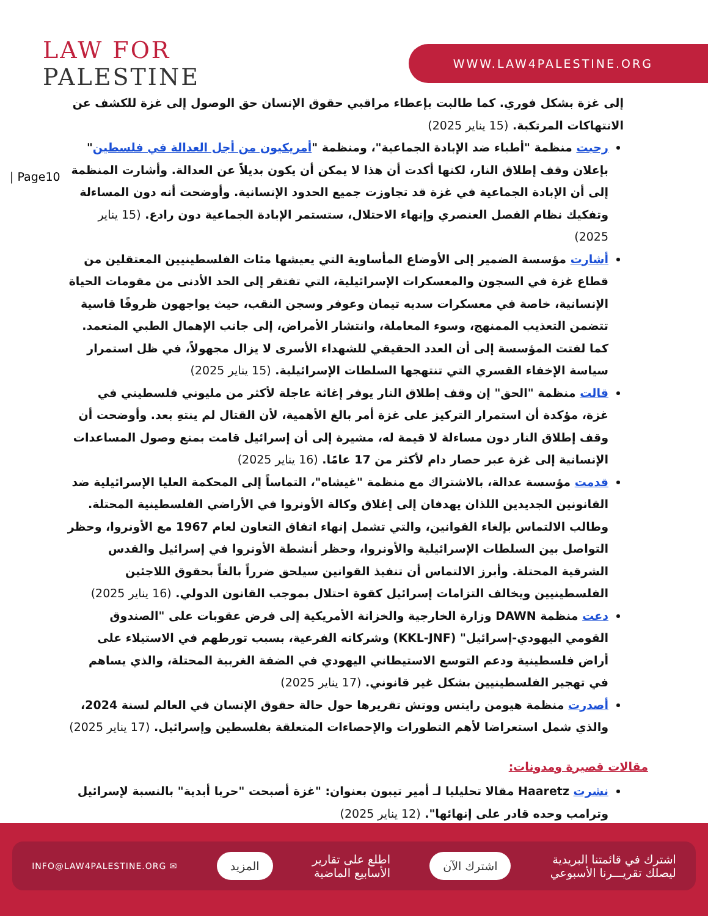LAW FOR
PALESTINE
WWW.LAW4PALESTINE.ORG
| Page10
إلى غزة بشكل فوري. كما طالبت بإعطاء مراقبي حقوق الإنسان حق الوصول إلى غزة للكشف عن الانتهاكات المرتكبة. (15 يناير 2025)
رحبت منظمة "أطباء ضد الإبادة الجماعية"، ومنظمة "أمريكيون من أجل العدالة في فلسطين" بإعلان وقف إطلاق النار، لكنها أكدت أن هذا لا يمكن أن يكون بديلاً عن العدالة. وأشارت المنظمة إلى أن الإبادة الجماعية في غزة قد تجاوزت جميع الحدود الإنسانية. وأوضحت أنه دون المساءلة وتفكيك نظام الفصل العنصري وإنهاء الاحتلال، ستستمر الإبادة الجماعية دون رادع. (15 يناير 2025)
أشارت مؤسسة الضمير إلى الأوضاع المأساوية التي يعيشها مئات الفلسطينيين المعتقلين من قطاع غزة في السجون والمعسكرات الإسرائيلية، التي تفتقر إلى الحد الأدنى من مقومات الحياة الإنسانية، خاصة في معسكرات سديه تيمان وعوفر وسجن النقب، حيث يواجهون ظروفًا قاسية تتضمن التعذيب الممنهج، وسوء المعاملة، وانتشار الأمراض، إلى جانب الإهمال الطبي المتعمد. كما لفتت المؤسسة إلى أن العدد الحقيقي للشهداء الأسرى لا يزال مجهولاً، في ظل استمرار سياسة الإخفاء القسري التي تنتهجها السلطات الإسرائيلية. (15 يناير 2025)
قالت منظمة "الحق" إن وقف إطلاق النار يوفر إغاثة عاجلة لأكثر من مليوني فلسطيني في غزة، مؤكدة أن استمرار التركيز على غزة أمر بالغ الأهمية، لأن القتال لم ينتهِ بعد. وأوضحت أن وقف إطلاق النار دون مساءلة لا قيمة له، مشيرة إلى أن إسرائيل قامت بمنع وصول المساعدات الإنسانية إلى غزة عبر حصار دام لأكثر من 17 عامًا. (16 يناير 2025)
قدمت مؤسسة عدالة، بالاشتراك مع منظمة "غيشاه"، التماساً إلى المحكمة العليا الإسرائيلية ضد القانونين الجديدين اللذان يهدفان إلى إغلاق وكالة الأونروا في الأراضي الفلسطينية المحتلة. وطالب الالتماس بإلغاء القوانين، والتي تشمل إنهاء اتفاق التعاون لعام 1967 مع الأونروا، وحظر التواصل بين السلطات الإسرائيلية والأونروا، وحظر أنشطة الأونروا في إسرائيل والقدس الشرقية المحتلة. وأبرز الالتماس أن تنفيذ القوانين سيلحق ضرراً بالغاً بحقوق اللاجئين الفلسطينيين ويخالف التزامات إسرائيل كقوة احتلال بموجب القانون الدولي. (16 يناير 2025)
دعت منظمة DAWN وزارة الخارجية والخزانة الأمريكية إلى فرض عقوبات على "الصندوق القومي اليهودي-إسرائيل" (KKL-JNF) وشركاته الفرعية، بسبب تورطهم في الاستيلاء على أراض فلسطينية ودعم التوسع الاستيطاني اليهودي في الضفة الغربية المحتلة، والذي يساهم في تهجير الفلسطينيين بشكل غير قانوني. (17 يناير 2025)
أصدرت منظمة هيومن رايتس ووتش تقريرها حول حالة حقوق الإنسان في العالم لسنة 2024، والذي شمل استعراضا لأهم التطورات والإحصاءات المتعلقة بفلسطين وإسرائيل. (17 يناير 2025)
مقالات قصيرة ومدونات:
نشرت Haaretz مقالا تحليليا لـ أمير تيبون بعنوان: "غزة أصبحت "حربا أبدية" بالنسبة لإسرائيل وترامب وحده قادر على إنهائها". (12 يناير 2025)
اشترك في قائمتنا البريدية
ليصلك تقريـــرنا الأسبوعي
اشترك الآن
اطلع على تقارير
الأسابيع الماضية
المزيد
✉ INFO@LAW4PALESTINE.ORG